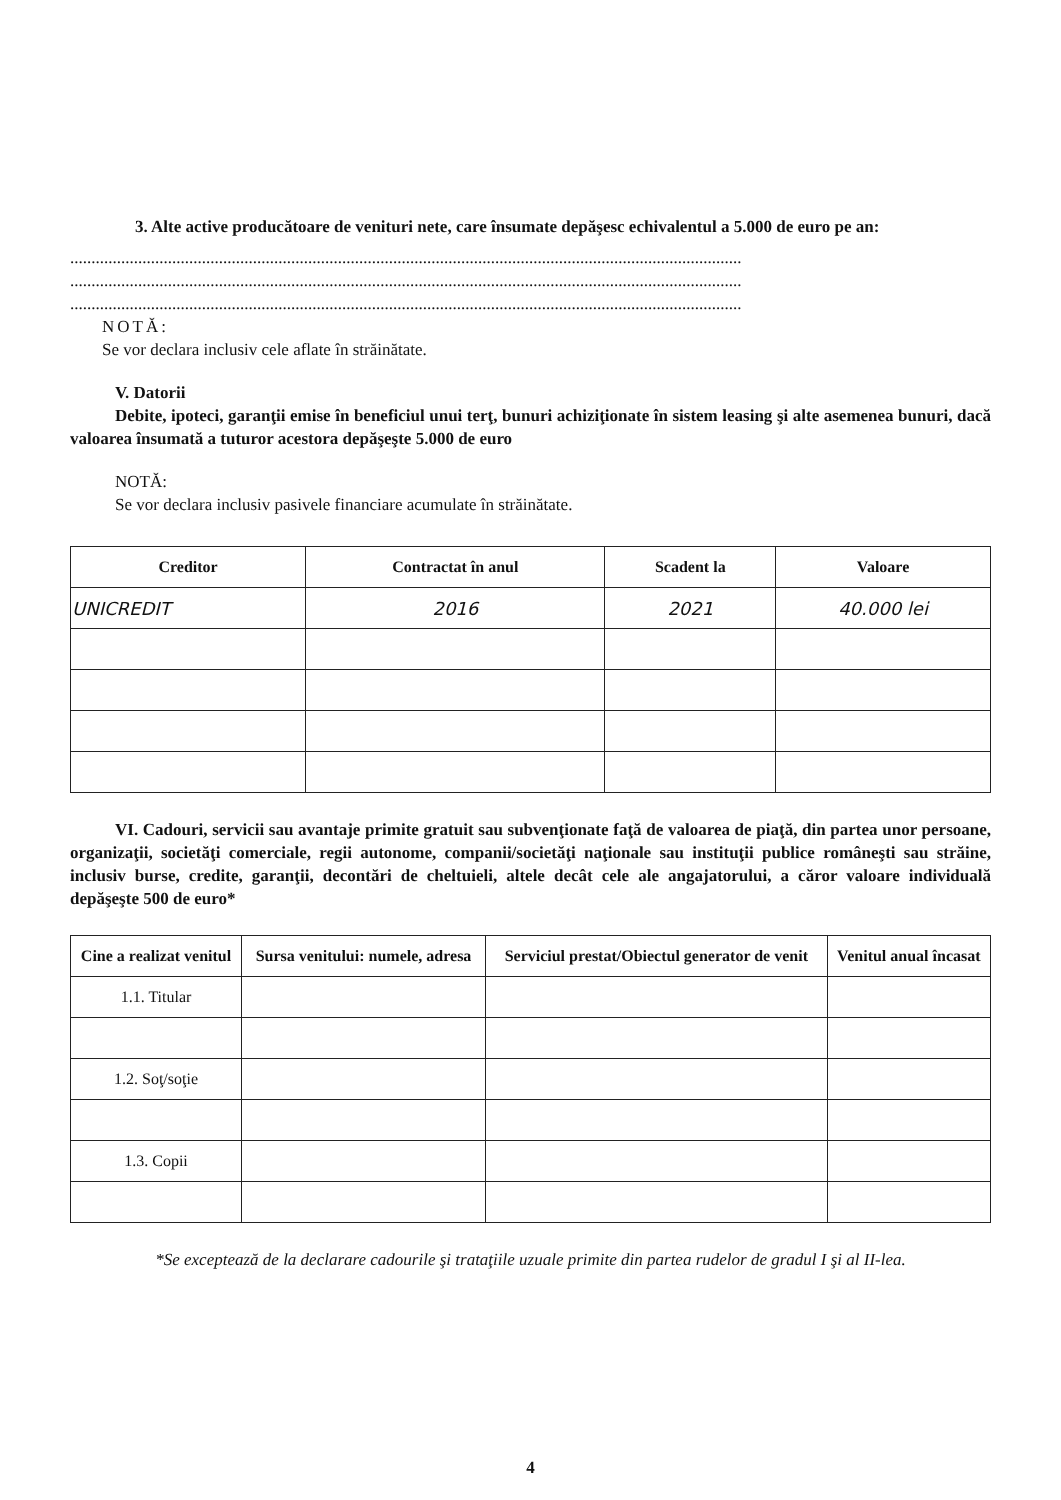3. Alte active producătoare de venituri nete, care însumate depăşesc echivalentul a 5.000 de euro pe an:
..............................................................................................................................................................
..............................................................................................................................................................
..............................................................................................................................................................
NOTĂ:
Se vor declara inclusiv cele aflate în străinătate.
V. Datorii
Debite, ipoteci, garanţii emise în beneficiul unui terţ, bunuri achiziţionate în sistem leasing şi alte asemenea bunuri, dacă valoarea însumată a tuturor acestora depăşeşte 5.000 de euro
NOTĂ:
Se vor declara inclusiv pasivele financiare acumulate în străinătate.
| Creditor | Contractat în anul | Scadent la | Valoare |
| --- | --- | --- | --- |
| UNICREDIT | 2016 | 2021 | 40.000 lei |
VI. Cadouri, servicii sau avantaje primite gratuit sau subvenţionate faţă de valoarea de piaţă, din partea unor persoane, organizaţii, societăţi comerciale, regii autonome, companii/societăţi naţionale sau instituţii publice româneşti sau străine, inclusiv burse, credite, garanţii, decontări de cheltuieli, altele decât cele ale angajatorului, a căror valoare individuală depăşeşte 500 de euro*
| Cine a realizat venitul | Sursa venitului: numele, adresa | Serviciul prestat/Obiectul generator de venit | Venitul anual încasat |
| --- | --- | --- | --- |
| 1.1. Titular | | | |
| 1.2. Soţ/soţie | | | |
| 1.3. Copii | | | |
*Se exceptează de la declarare cadourile şi trataţiile uzuale primite din partea rudelor de gradul I şi al II-lea.
4